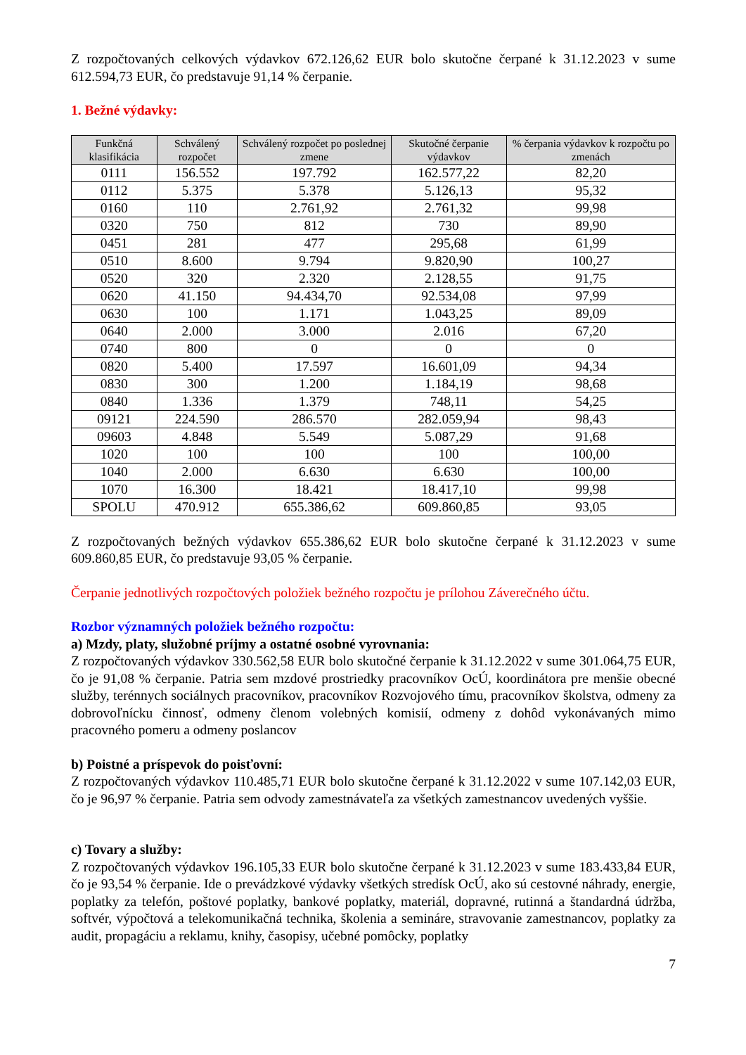Z rozpočtovaných celkových výdavkov 672.126,62 EUR bolo skutočne čerpané k 31.12.2023 v sume 612.594,73 EUR, čo predstavuje 91,14 % čerpanie.
1. Bežné výdavky:
| Funkčná klasifikácia | Schválený rozpočet | Schválený rozpočet po poslednej zmene | Skutočné čerpanie výdavkov | % čerpania výdavkov k rozpočtu po zmenách |
| --- | --- | --- | --- | --- |
| 0111 | 156.552 | 197.792 | 162.577,22 | 82,20 |
| 0112 | 5.375 | 5.378 | 5.126,13 | 95,32 |
| 0160 | 110 | 2.761,92 | 2.761,32 | 99,98 |
| 0320 | 750 | 812 | 730 | 89,90 |
| 0451 | 281 | 477 | 295,68 | 61,99 |
| 0510 | 8.600 | 9.794 | 9.820,90 | 100,27 |
| 0520 | 320 | 2.320 | 2.128,55 | 91,75 |
| 0620 | 41.150 | 94.434,70 | 92.534,08 | 97,99 |
| 0630 | 100 | 1.171 | 1.043,25 | 89,09 |
| 0640 | 2.000 | 3.000 | 2.016 | 67,20 |
| 0740 | 800 | 0 | 0 | 0 |
| 0820 | 5.400 | 17.597 | 16.601,09 | 94,34 |
| 0830 | 300 | 1.200 | 1.184,19 | 98,68 |
| 0840 | 1.336 | 1.379 | 748,11 | 54,25 |
| 09121 | 224.590 | 286.570 | 282.059,94 | 98,43 |
| 09603 | 4.848 | 5.549 | 5.087,29 | 91,68 |
| 1020 | 100 | 100 | 100 | 100,00 |
| 1040 | 2.000 | 6.630 | 6.630 | 100,00 |
| 1070 | 16.300 | 18.421 | 18.417,10 | 99,98 |
| SPOLU | 470.912 | 655.386,62 | 609.860,85 | 93,05 |
Z rozpočtovaných bežných výdavkov 655.386,62 EUR bolo skutočne čerpané k 31.12.2023 v sume 609.860,85 EUR, čo predstavuje 93,05 % čerpanie.
Čerpanie jednotlivých rozpočtových položiek bežného rozpočtu je prílohou Záverečného účtu.
Rozbor významných položiek bežného rozpočtu:
a) Mzdy, platy, služobné príjmy a ostatné osobné vyrovnania:
Z rozpočtovaných výdavkov 330.562,58 EUR bolo skutočné čerpanie k 31.12.2022 v sume 301.064,75 EUR, čo je 91,08 % čerpanie. Patria sem mzdové prostriedky pracovníkov OcÚ, koordinátora pre menšie obecné služby, terénnych sociálnych pracovníkov, pracovníkov Rozvojového tímu, pracovníkov školstva, odmeny za dobrovoľnícku činnosť, odmeny členom volebných komisií, odmeny z dohôd vykonávaných mimo pracovného pomeru a odmeny poslancov
b) Poistné a príspevok do poisťovní:
Z rozpočtovaných výdavkov 110.485,71 EUR bolo skutočne čerpané k 31.12.2022 v sume 107.142,03 EUR, čo je 96,97 % čerpanie. Patria sem odvody zamestnávateľa za všetkých zamestnancov uvedených vyššie.
c) Tovary a služby:
Z rozpočtovaných výdavkov 196.105,33 EUR bolo skutočne čerpané k 31.12.2023 v sume 183.433,84 EUR, čo je 93,54 % čerpanie. Ide o prevádzkové výdavky všetkých stredísk OcÚ, ako sú cestovné náhrady, energie, poplatky za telefón, poštové poplatky, bankové poplatky, materiál, dopravné, rutinná a štandardná údržba, softvér, výpočtová a telekomunikačná technika, školenia a semináre, stravovanie zamestnancov, poplatky za audit, propagáciu a reklamu, knihy, časopisy, učebné pomôcky, poplatky
7